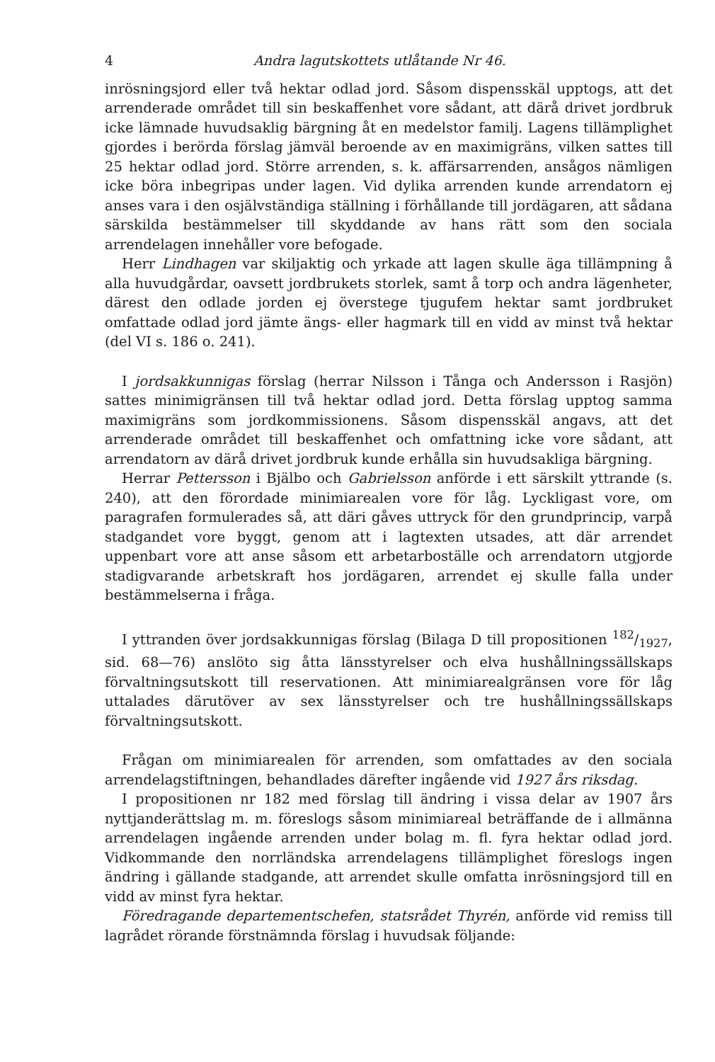4 Andra lagutskottets utlåtande Nr 46.
inrösningsjord eller två hektar odlad jord. Såsom dispensskäl upptogs, att det arrenderade området till sin beskaffenhet vore sådant, att därå drivet jordbruk icke lämnade huvudsaklig bärgning åt en medelstor familj. Lagens tillämplighet gjordes i berörda förslag jämväl beroende av en maximigräns, vilken sattes till 25 hektar odlad jord. Större arrenden, s. k. affärsarrenden, ansågos nämligen icke böra inbegripas under lagen. Vid dylika arrenden kunde arrendatorn ej anses vara i den osjälvständiga ställning i förhållande till jordägaren, att sådana särskilda bestämmelser till skyddande av hans rätt som den sociala arrendelagen innehåller vore befogade.
Herr Lindhagen var skiljaktig och yrkade att lagen skulle äga tillämpning å alla huvudgårdar, oavsett jordbrukets storlek, samt å torp och andra lägenheter, därest den odlade jorden ej överstege tjugufem hektar samt jordbruket omfattade odlad jord jämte ängs- eller hagmark till en vidd av minst två hektar (del VI s. 186 o. 241).
I jordsakkunnigas förslag (herrar Nilsson i Tånga och Andersson i Rasjön) sattes minimigränsen till två hektar odlad jord. Detta förslag upptog samma maximigräns som jordkommissionens. Såsom dispensskäl angavs, att det arrenderade området till beskaffenhet och omfattning icke vore sådant, att arrendatorn av därå drivet jordbruk kunde erhålla sin huvudsakliga bärgning.
Herrar Pettersson i Bjälbo och Gabrielsson anförde i ett särskilt yttrande (s. 240), att den förordade minimiarealen vore för låg. Lyckligast vore, om paragrafen formulerades så, att däri gåves uttryck för den grundprincip, varpå stadgandet vore byggt, genom att i lagtexten utsades, att där arrendet uppenbart vore att anse såsom ett arbetarboställe och arrendatorn utgjorde stadigvarande arbetskraft hos jordägaren, arrendet ej skulle falla under bestämmelserna i fråga.
I yttranden över jordsakkunnigas förslag (Bilaga D till propositionen 182/1927, sid. 68—76) anslöto sig åtta länsstyrelser och elva hushållningssällskaps förvaltningsutskott till reservationen. Att minimiarealgränsen vore för låg uttalades därutöver av sex länsstyrelser och tre hushållningssällskaps förvaltningsutskott.
Frågan om minimiarealen för arrenden, som omfattades av den sociala arrendelagstiftningen, behandlades därefter ingående vid 1927 års riksdag.
I propositionen nr 182 med förslag till ändring i vissa delar av 1907 års nyttjanderättslag m. m. föreslogs såsom minimiareal beträffande de i allmänna arrendelagen ingående arrenden under bolag m. fl. fyra hektar odlad jord. Vidkommande den norrländska arrendelagens tillämplighet föreslogs ingen ändring i gällande stadgande, att arrendet skulle omfatta inrösningsjord till en vidd av minst fyra hektar.
Föredragande departementschefen, statsrådet Thyrén, anförde vid remiss till lagrådet rörande förstnämnda förslag i huvudsak följande: